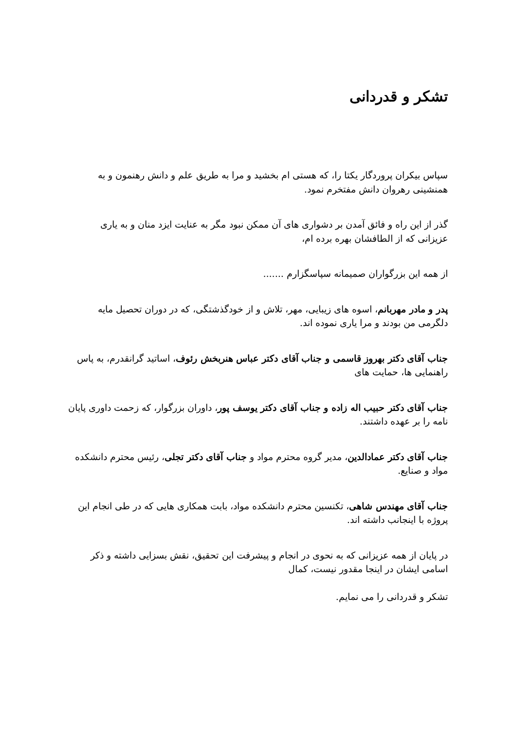تشکر و قدردانی
سپاس بیکران پروردگار یکتا را، که هستی ام بخشید و مرا به طریق علم و دانش رهنمون و به همنشینی رهروان دانش مفتخرم نمود.
گذر از این راه و فائق آمدن بر دشواری های آن ممکن نبود مگر به عنایت ایزد منان و به یاری عزیزانی که از الطافشان بهره برده ام،
از همه این بزرگواران صمیمانه سپاسگزارم .......
پدر و مادر مهربانم، اسوه های زیبایی، مهر، تلاش و از خودگذشتگی، که در دوران تحصیل مایه دلگرمی من بودند و مرا یاری نموده اند.
جناب آقای دکتر بهروز قاسمی و جناب آقای دکتر عباس هنربخش رئوف، اساتید گرانقدرم، به پاس راهنمایی ها، حمایت های
جناب آقای دکتر حبیب اله زاده و جناب آقای دکتر یوسف پور، داوران بزرگوار، که زحمت داوری پایان نامه را بر عهده داشتند.
جناب آقای دکتر عمادالدین، مدیر گروه محترم مواد و جناب آقای دکتر تجلی، رئیس محترم دانشکده مواد و صنایع.
جناب آقای مهندس شاهی، تکنسین محترم دانشکده مواد، بابت همکاری هایی که در طی انجام این پروژه با اینجانب داشته اند.
در پایان از همه عزیزانی که به نحوی در انجام و پیشرفت این تحقیق، نقش بسزایی داشته و ذکر اسامی ایشان در اینجا مقدور نیست، کمال
تشکر و قدردانی را می نمایم.